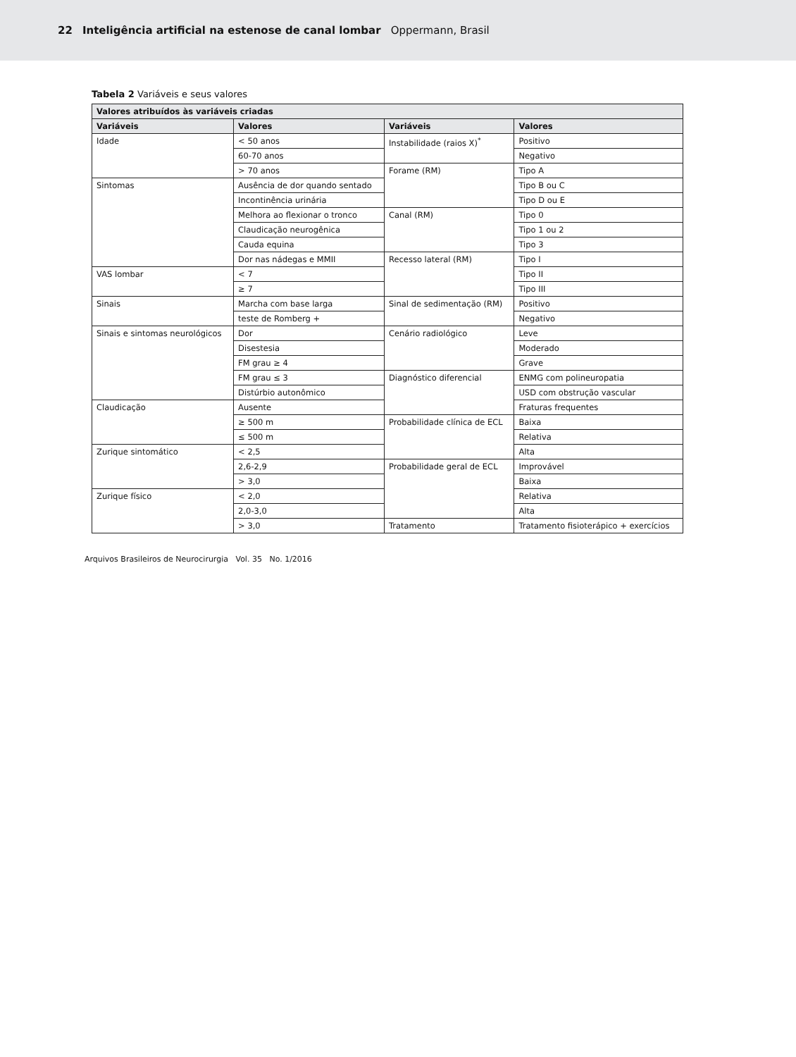22 Inteligência artificial na estenose de canal lombar Oppermann, Brasil
Tabela 2 Variáveis e seus valores
| Valores atribuídos às variáveis criadas | | | |
| --- | --- | --- | --- |
| Variáveis | Valores | Variáveis | Valores |
| Idade | < 50 anos | Instabilidade (raios X)<sup>*</sup> | Positivo |
| | 60-70 anos | | Negativo |
| | > 70 anos | Forame (RM) | Tipo A |
| Sintomas | Ausência de dor quando sentado | | Tipo B ou C |
| | Incontinência urinária | | Tipo D ou E |
| | Melhora ao flexionar o tronco | Canal (RM) | Tipo 0 |
| | Claudicação neurogênica | | Tipo 1 ou 2 |
| | Cauda equina | | Tipo 3 |
| | Dor nas nádegas e MMII | Recesso lateral (RM) | Tipo I |
| VAS lombar | < 7 | | Tipo II |
| | ≥ 7 | | Tipo III |
| Sinais | Marcha com base larga | Sinal de sedimentação (RM) | Positivo |
| | teste de Romberg + | | Negativo |
| Sinais e sintomas neurológicos | Dor | Cenário radiológico | Leve |
| | Disestesia | | Moderado |
| | FM grau ≥ 4 | | Grave |
| | FM grau ≤ 3 | Diagnóstico diferencial | ENMG com polineuropatia |
| | Distúrbio autonômico | | USD com obstrução vascular |
| Claudicação | Ausente | | Fraturas frequentes |
| | ≥ 500 m | Probabilidade clínica de ECL | Baixa |
| | ≤ 500 m | | Relativa |
| Zurique sintomático | < 2,5 | | Alta |
| | 2,6-2,9 | Probabilidade geral de ECL | Improvável |
| | > 3,0 | | Baixa |
| Zurique físico | < 2,0 | | Relativa |
| | 2,0-3,0 | | Alta |
| | > 3,0 | Tratamento | Tratamento fisioterápico + exercícios |
Arquivos Brasileiros de Neurocirurgia Vol. 35 No. 1/2016